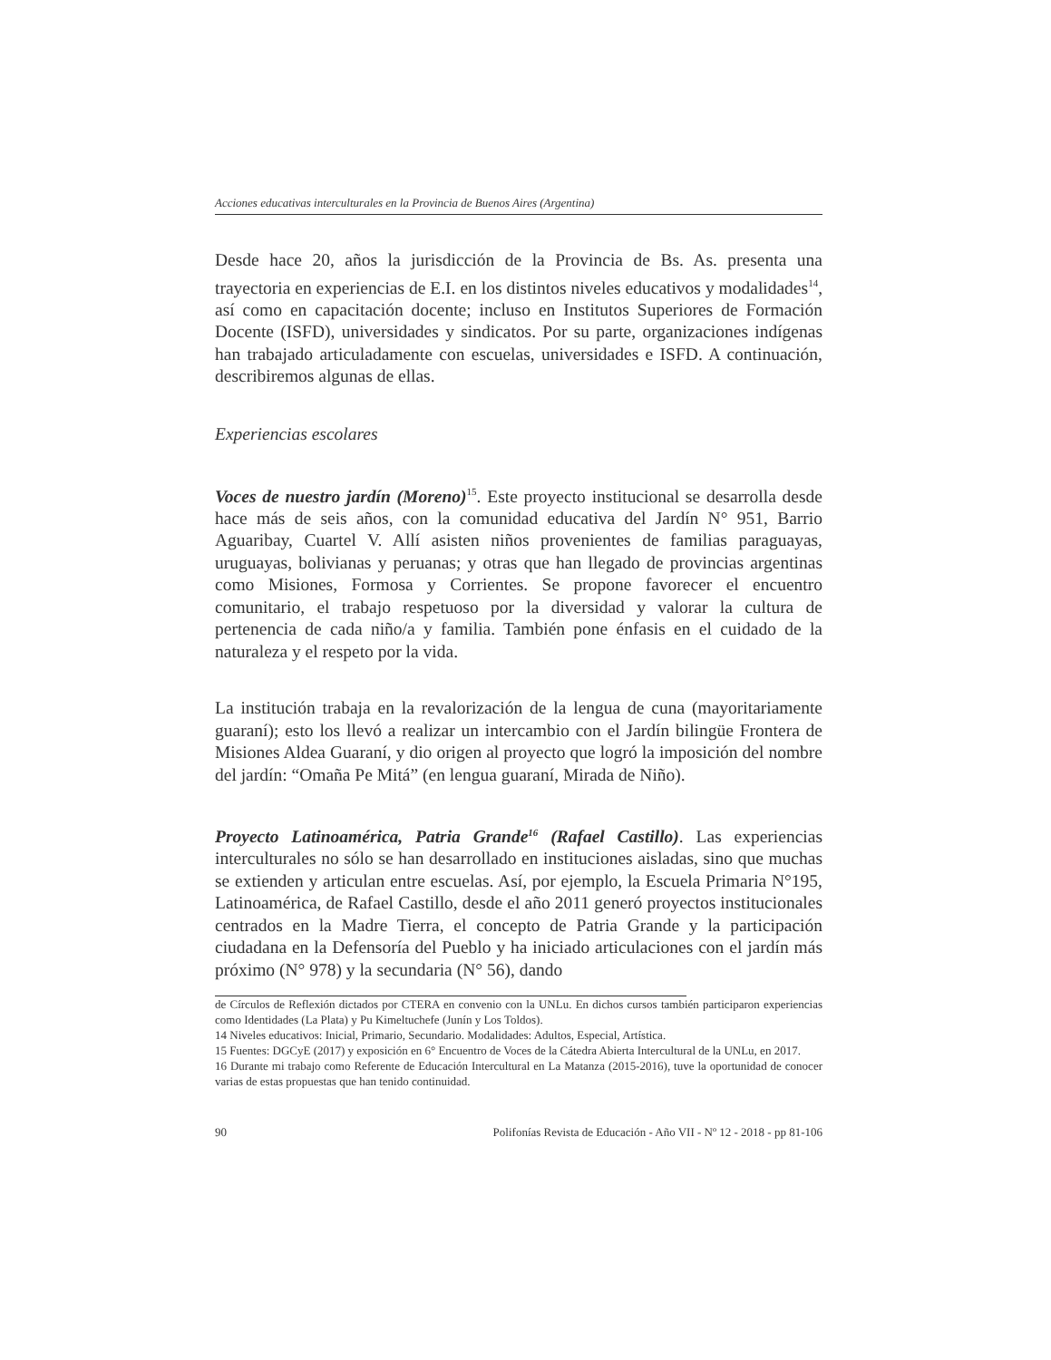Acciones educativas interculturales en la Provincia de Buenos Aires (Argentina)
Desde hace 20, años la jurisdicción de la Provincia de Bs. As. presenta una trayectoria en experiencias de E.I. en los distintos niveles educativos y modalidades<sup>14</sup>, así como en capacitación docente; incluso en Institutos Superiores de Formación Docente (ISFD), universidades y sindicatos. Por su parte, organizaciones indígenas han trabajado articuladamente con escuelas, universidades e ISFD. A continuación, describiremos algunas de ellas.
Experiencias escolares
Voces de nuestro jardín (Moreno)<sup>15</sup>. Este proyecto institucional se desarrolla desde hace más de seis años, con la comunidad educativa del Jardín N° 951, Barrio Aguaribay, Cuartel V. Allí asisten niños provenientes de familias paraguayas, uruguayas, bolivianas y peruanas; y otras que han llegado de provincias argentinas como Misiones, Formosa y Corrientes. Se propone favorecer el encuentro comunitario, el trabajo respetuoso por la diversidad y valorar la cultura de pertenencia de cada niño/a y familia. También pone énfasis en el cuidado de la naturaleza y el respeto por la vida.
La institución trabaja en la revalorización de la lengua de cuna (mayoritariamente guaraní); esto los llevó a realizar un intercambio con el Jardín bilingüe Frontera de Misiones Aldea Guaraní, y dio origen al proyecto que logró la imposición del nombre del jardín: “Omaña Pe Mitá” (en lengua guaraní, Mirada de Niño).
Proyecto Latinoamérica, Patria Grande<sup>16</sup> (Rafael Castillo). Las experiencias interculturales no sólo se han desarrollado en instituciones aisladas, sino que muchas se extienden y articulan entre escuelas. Así, por ejemplo, la Escuela Primaria N°195, Latinoamérica, de Rafael Castillo, desde el año 2011 generó proyectos institucionales centrados en la Madre Tierra, el concepto de Patria Grande y la participación ciudadana en la Defensoría del Pueblo y ha iniciado articulaciones con el jardín más próximo (N° 978) y la secundaria (N° 56), dando
de Círculos de Reflexión dictados por CTERA en convenio con la UNLu. En dichos cursos también participaron experiencias como Identidades (La Plata) y Pu Kimeltuchefe (Junín y Los Toldos).
14 Niveles educativos: Inicial, Primario, Secundario. Modalidades: Adultos, Especial, Artística.
15 Fuentes: DGCyE (2017) y exposición en 6° Encuentro de Voces de la Cátedra Abierta Intercultural de la UNLu, en 2017.
16 Durante mi trabajo como Referente de Educación Intercultural en La Matanza (2015-2016), tuve la oportunidad de conocer varias de estas propuestas que han tenido continuidad.
90 Polifonías Revista de Educación - Año VII - Nº 12 - 2018 - pp 81-106